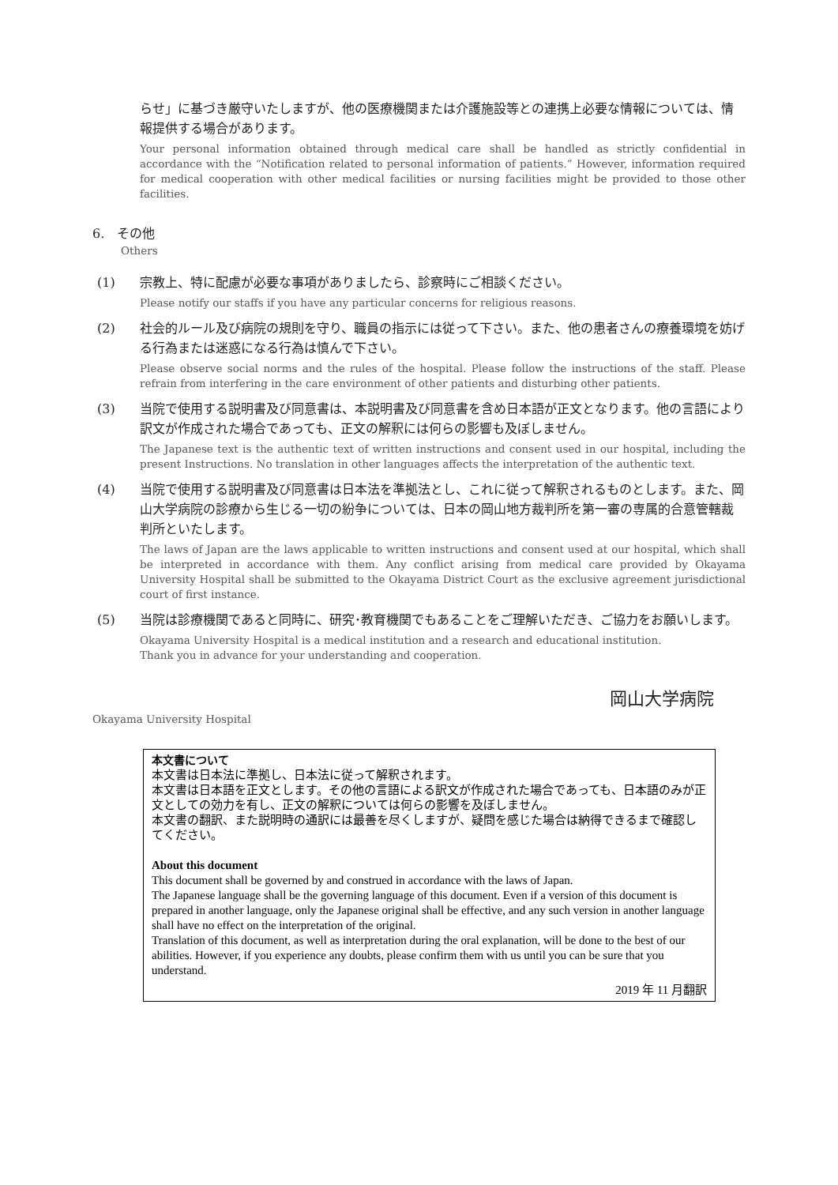らせ」に基づき厳守いたしますが、他の医療機関または介護施設等との連携上必要な情報については、情報提供する場合があります。
Your personal information obtained through medical care shall be handled as strictly confidential in accordance with the “Notification related to personal information of patients.” However, information required for medical cooperation with other medical facilities or nursing facilities might be provided to those other facilities.
6.　その他
Others
(1) 宗教上、特に配慮が必要な事項がありましたら、診察時にご相談ください。
Please notify our staffs if you have any particular concerns for religious reasons.
(2) 社会的ルール及び病院の規則を守り、職員の指示には従って下さい。また、他の患者さんの療養環境を妨げる行為または迷惑になる行為は慎んで下さい。
Please observe social norms and the rules of the hospital. Please follow the instructions of the staff. Please refrain from interfering in the care environment of other patients and disturbing other patients.
(3) 当院で使用する説明書及び同意書は、本説明書及び同意書を含め日本語が正文となります。他の言語により訳文が作成された場合であっても、正文の解釈には何らの影響も及ぼしません。
The Japanese text is the authentic text of written instructions and consent used in our hospital, including the present Instructions. No translation in other languages affects the interpretation of the authentic text.
(4) 当院で使用する説明書及び同意書は日本法を準拠法とし、これに従って解釈されるものとします。また、岡山大学病院の診療から生じる一切の紛争については、日本の岡山地方裁判所を第一審の専属的合意管轄裁判所といたします。
The laws of Japan are the laws applicable to written instructions and consent used at our hospital, which shall be interpreted in accordance with them. Any conflict arising from medical care provided by Okayama University Hospital shall be submitted to the Okayama District Court as the exclusive agreement jurisdictional court of first instance.
(5) 当院は診療機関であると同時に、研究･教育機関でもあることをご理解いただき、ご協力をお願いします。
Okayama University Hospital is a medical institution and a research and educational institution.
Thank you in advance for your understanding and cooperation.
岡山大学病院
Okayama University Hospital
本文書について
本文書は日本法に準拠し、日本法に従って解釈されます。
本文書は日本語を正文とします。その他の言語による訳文が作成された場合であっても、日本語のみが正文としての効力を有し、正文の解釈については何らの影響を及ぼしません。
本文書の翻訳、また説明時の通訳には最善を尽くしますが、疑問を感じた場合は納得できるまで確認してください。
About this document
This document shall be governed by and construed in accordance with the laws of Japan.
The Japanese language shall be the governing language of this document. Even if a version of this document is prepared in another language, only the Japanese original shall be effective, and any such version in another language shall have no effect on the interpretation of the original.
Translation of this document, as well as interpretation during the oral explanation, will be done to the best of our abilities. However, if you experience any doubts, please confirm them with us until you can be sure that you understand.
2019 年 11 月翻訳